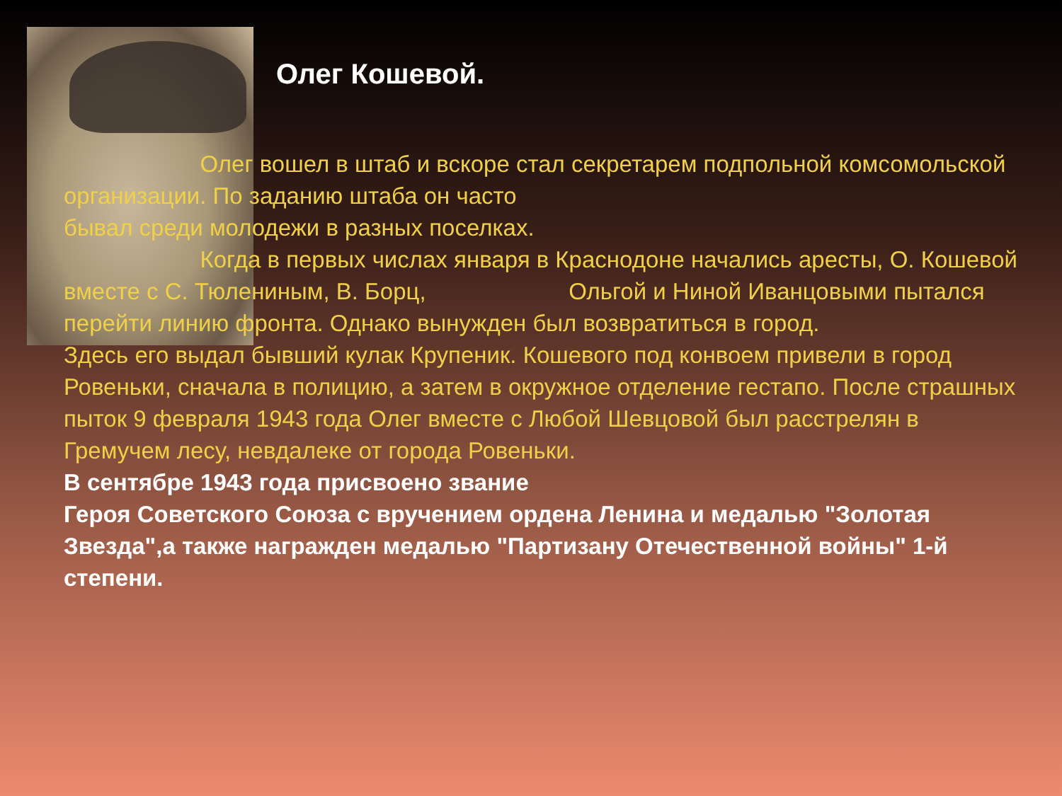Олег Кошевой.
Олег вошел в штаб и вскоре стал секретарем подпольной комсомольской организации. По заданию штаба он часто
бывал среди молодежи в разных поселках.
Когда в первых числах января в Краснодоне начались аресты, О. Кошевой вместе с С. Тюлениным, В. Борц, Ольгой и Ниной Иванцовыми пытался перейти линию фронта. Однако вынужден был возвратиться в город.
Здесь его выдал бывший кулак Крупеник. Кошевого под конвоем привели в город Ровеньки, сначала в полицию, а затем в окружное отделение гестапо. После страшных пыток 9 февраля 1943 года Олег вместе с Любой Шевцовой был расстрелян в Гремучем лесу, невдалеке от города Ровеньки.
В сентябре 1943 года присвоено звание
Героя Советского Союза с вручением ордена Ленина и медалью "Золотая Звезда",а также награжден медалью "Партизану Отечественной войны" 1-й степени.